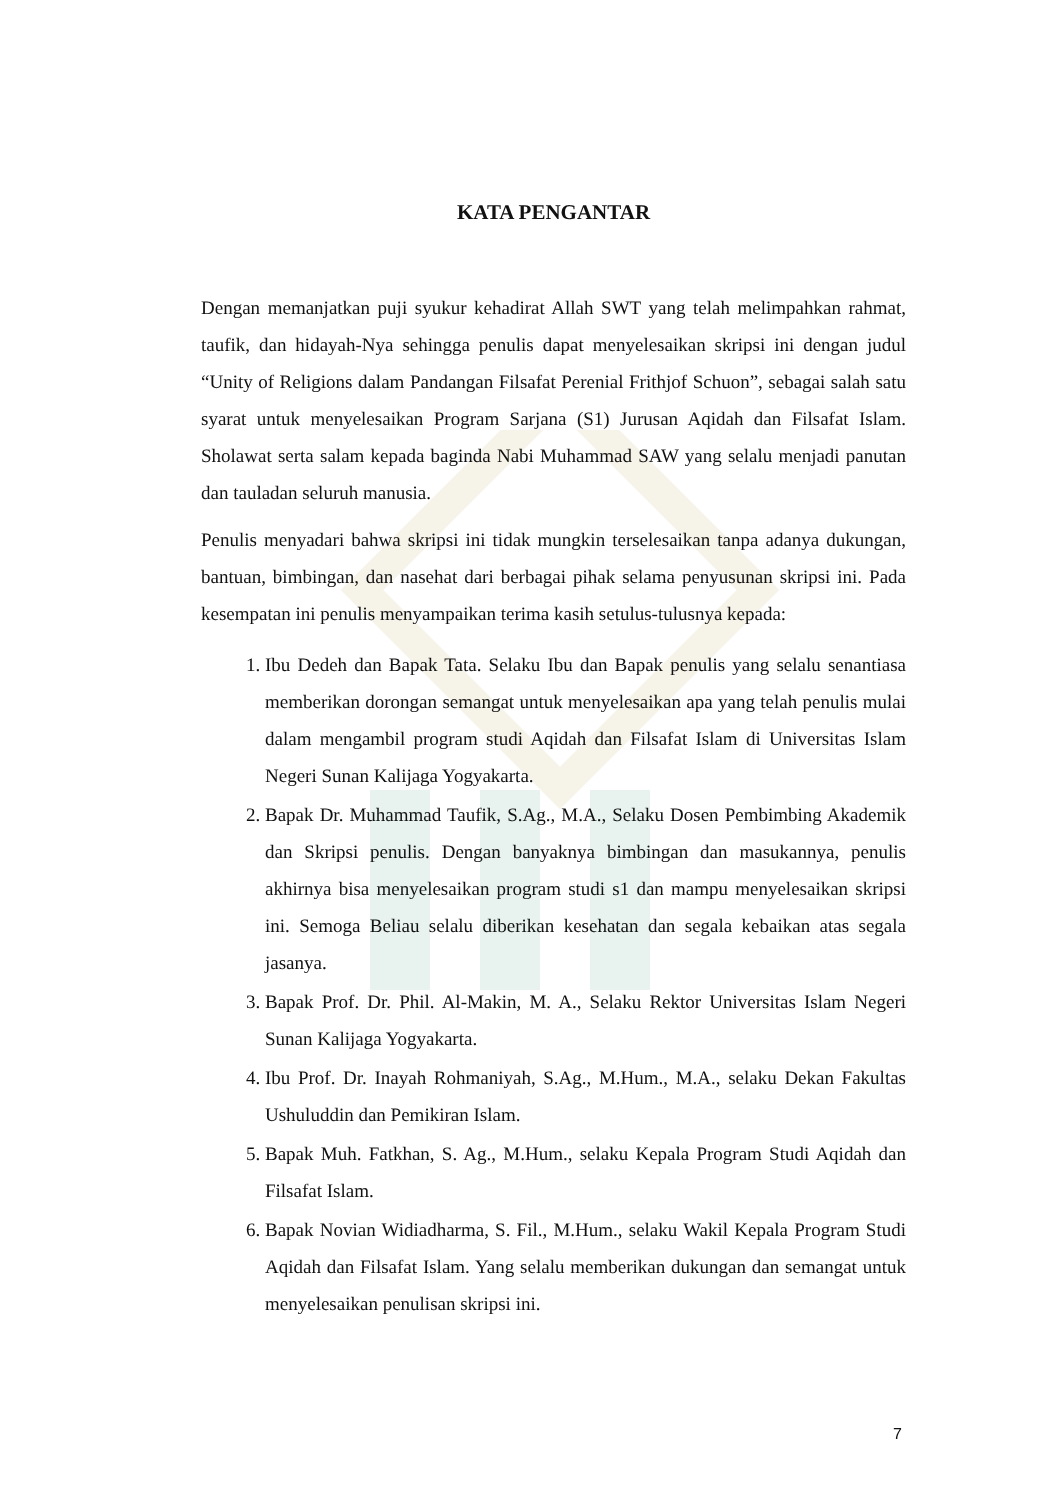KATA PENGANTAR
Dengan memanjatkan puji syukur kehadirat Allah SWT yang telah melimpahkan rahmat, taufik, dan hidayah-Nya sehingga penulis dapat menyelesaikan skripsi ini dengan judul “Unity of Religions dalam Pandangan Filsafat Perenial Frithjof Schuon”, sebagai salah satu syarat untuk menyelesaikan Program Sarjana (S1) Jurusan Aqidah dan Filsafat Islam. Sholawat serta salam kepada baginda Nabi Muhammad SAW yang selalu menjadi panutan dan tauladan seluruh manusia.
Penulis menyadari bahwa skripsi ini tidak mungkin terselesaikan tanpa adanya dukungan, bantuan, bimbingan, dan nasehat dari berbagai pihak selama penyusunan skripsi ini. Pada kesempatan ini penulis menyampaikan terima kasih setulus-tulusnya kepada:
1. Ibu Dedeh dan Bapak Tata. Selaku Ibu dan Bapak penulis yang selalu senantiasa memberikan dorongan semangat untuk menyelesaikan apa yang telah penulis mulai dalam mengambil program studi Aqidah dan Filsafat Islam di Universitas Islam Negeri Sunan Kalijaga Yogyakarta.
2. Bapak Dr. Muhammad Taufik, S.Ag., M.A., Selaku Dosen Pembimbing Akademik dan Skripsi penulis. Dengan banyaknya bimbingan dan masukannya, penulis akhirnya bisa menyelesaikan program studi s1 dan mampu menyelesaikan skripsi ini. Semoga Beliau selalu diberikan kesehatan dan segala kebaikan atas segala jasanya.
3. Bapak Prof. Dr. Phil. Al-Makin, M. A., Selaku Rektor Universitas Islam Negeri Sunan Kalijaga Yogyakarta.
4. Ibu Prof. Dr. Inayah Rohmaniyah, S.Ag., M.Hum., M.A., selaku Dekan Fakultas Ushuluddin dan Pemikiran Islam.
5. Bapak Muh. Fatkhan, S. Ag., M.Hum., selaku Kepala Program Studi Aqidah dan Filsafat Islam.
6. Bapak Novian Widiadharma, S. Fil., M.Hum., selaku Wakil Kepala Program Studi Aqidah dan Filsafat Islam. Yang selalu memberikan dukungan dan semangat untuk menyelesaikan penulisan skripsi ini.
7